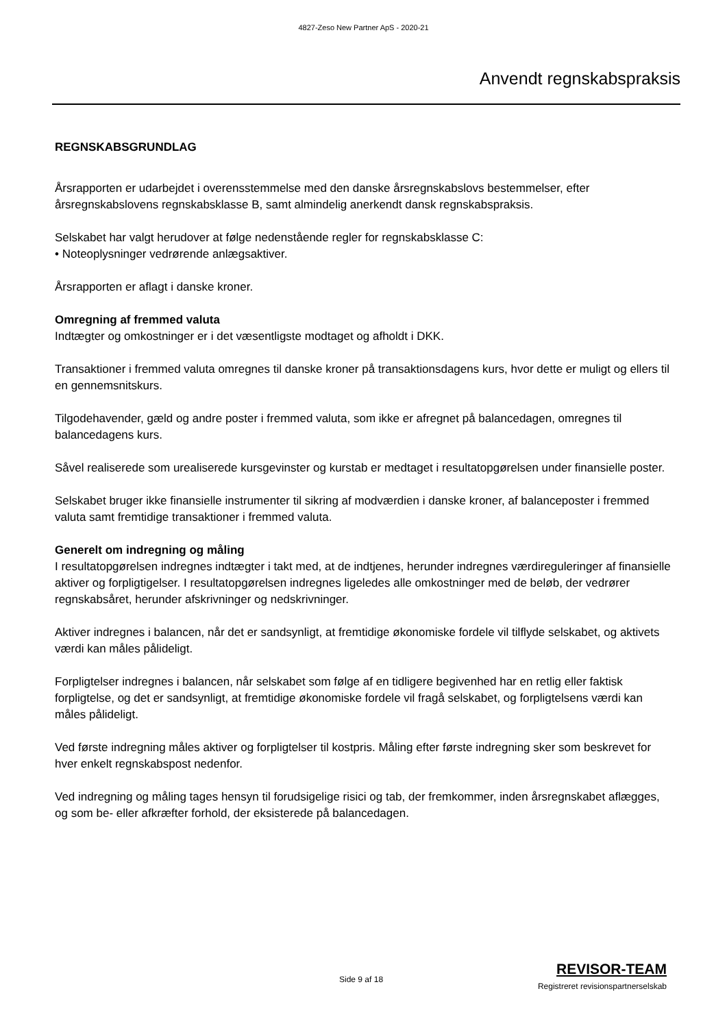4827-Zeso New Partner ApS - 2020-21
Anvendt regnskabspraksis
REGNSKABSGRUNDLAG
Årsrapporten er udarbejdet i overensstemmelse med den danske årsregnskabslovs bestemmelser, efter årsregnskabslovens regnskabsklasse B, samt almindelig anerkendt dansk regnskabspraksis.
Selskabet har valgt herudover at følge nedenstående regler for regnskabsklasse C:
• Noteoplysninger vedrørende anlægsaktiver.
Årsrapporten er aflagt i danske kroner.
Omregning af fremmed valuta
Indtægter og omkostninger er i det væsentligste modtaget og afholdt i DKK.
Transaktioner i fremmed valuta omregnes til danske kroner på transaktionsdagens kurs, hvor dette er muligt og ellers til en gennemsnitskurs.
Tilgodehavender, gæld og andre poster i fremmed valuta, som ikke er afregnet på balancedagen, omregnes til balancedagens kurs.
Såvel realiserede som urealiserede kursgevinster og kurstab er medtaget i resultatopgørelsen under finansielle poster.
Selskabet bruger ikke finansielle instrumenter til sikring af modværdien i danske kroner, af balanceposter i fremmed valuta samt fremtidige transaktioner i fremmed valuta.
Generelt om indregning og måling
I resultatopgørelsen indregnes indtægter i takt med, at de indtjenes, herunder indregnes værdireguleringer af finansielle aktiver og forpligtigelser. I resultatopgørelsen indregnes ligeledes alle omkostninger med de beløb, der vedrører regnskabsåret, herunder afskrivninger og nedskrivninger.
Aktiver indregnes i balancen, når det er sandsynligt, at fremtidige økonomiske fordele vil tilflyde selskabet, og aktivets værdi kan måles pålideligt.
Forpligtelser indregnes i balancen, når selskabet som følge af en tidligere begivenhed har en retlig eller faktisk forpligtelse, og det er sandsynligt, at fremtidige økonomiske fordele vil fragå selskabet, og forpligtelsens værdi kan måles pålideligt.
Ved første indregning måles aktiver og forpligtelser til kostpris. Måling efter første indregning sker som beskrevet for hver enkelt regnskabspost nedenfor.
Ved indregning og måling tages hensyn til forudsigelige risici og tab, der fremkommer, inden årsregnskabet aflægges, og som be- eller afkræfter forhold, der eksisterede på balancedagen.
Side 9 af 18
REVISOR-TEAM
Registreret revisionspartnerselskab